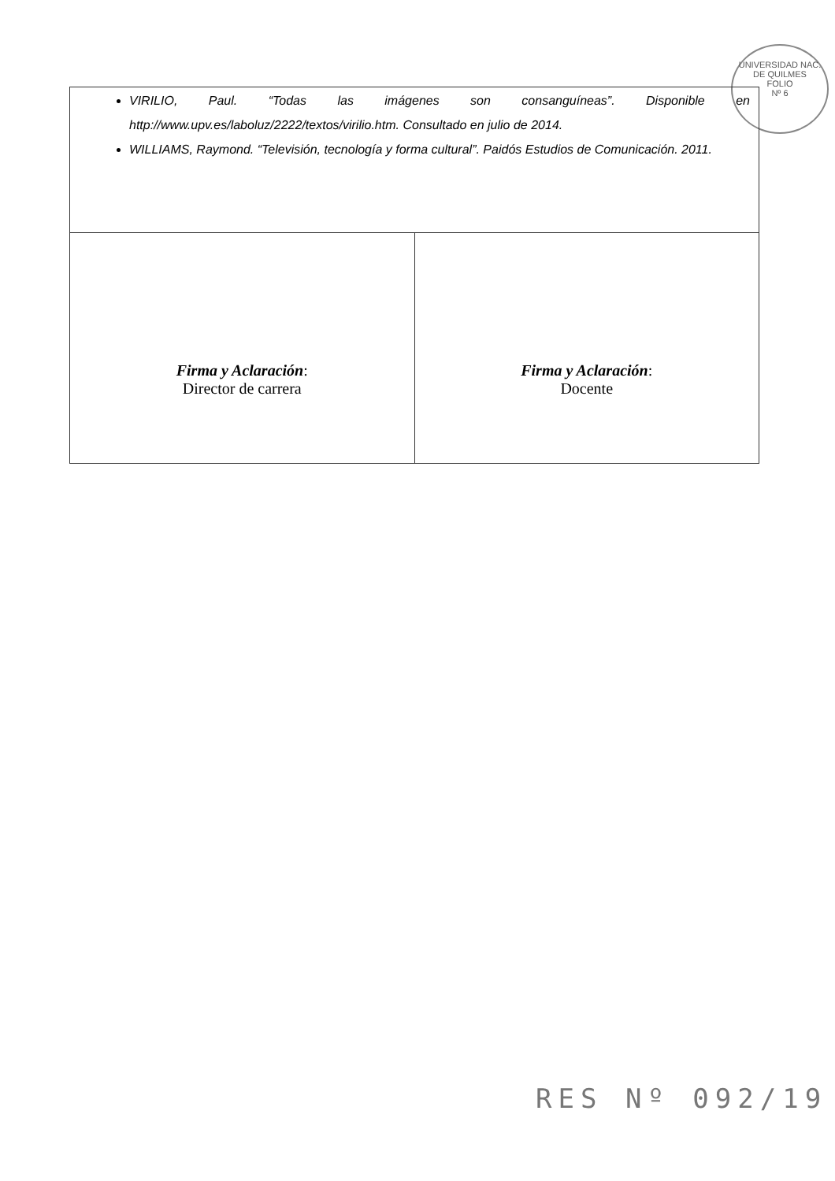UNIVERSIDAD NAC. DE QUILMES
FOLIO
Nº 6
| VIRILIO, Paul. “Todas las imágenes son consanguíneas”. Disponible en http://www.upv.es/laboluz/2222/textos/virilio.htm. Consultado en julio de 2014. WILLIAMS, Raymond. “Televisión, tecnología y forma cultural”. Paidós Estudios de Comunicación. 2011. | |
| Firma y Aclaración : Director de carrera | Firma y Aclaración : Docente |
RES Nº 092/19